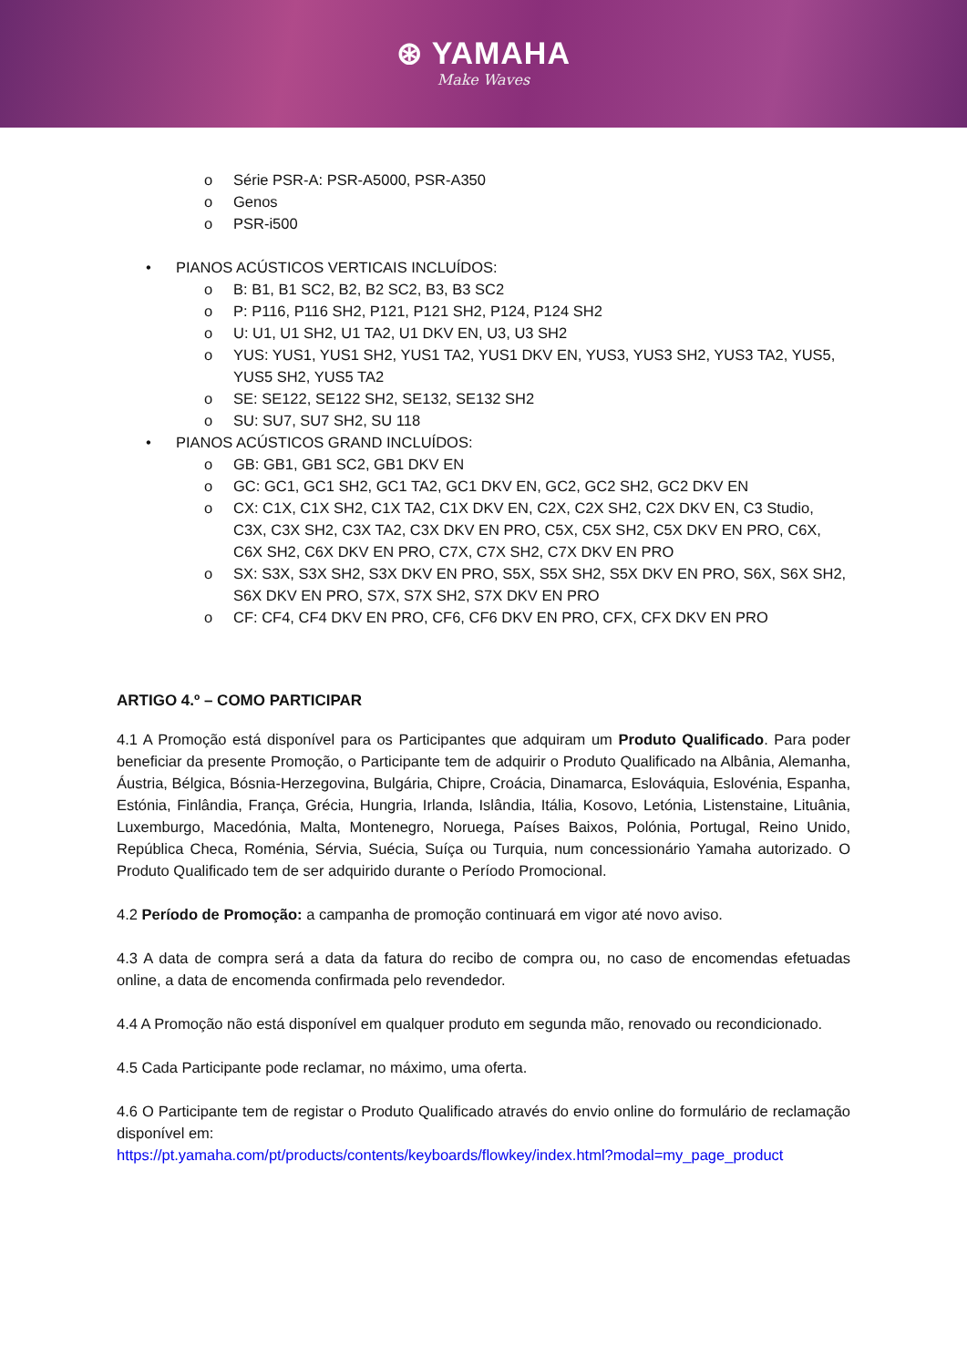⊛ YAMAHA
Make Waves
o Série PSR-A: PSR-A5000, PSR-A350
o Genos
o PSR-i500
• PIANOS ACÚSTICOS VERTICAIS INCLUÍDOS:
o B: B1, B1 SC2, B2, B2 SC2, B3, B3 SC2
o P: P116, P116 SH2, P121, P121 SH2, P124, P124 SH2
o U: U1, U1 SH2, U1 TA2, U1 DKV EN, U3, U3 SH2
o YUS: YUS1, YUS1 SH2, YUS1 TA2, YUS1 DKV EN, YUS3, YUS3 SH2, YUS3 TA2, YUS5, YUS5 SH2, YUS5 TA2
o SE: SE122, SE122 SH2, SE132, SE132 SH2
o SU: SU7, SU7 SH2, SU 118
• PIANOS ACÚSTICOS GRAND INCLUÍDOS:
o GB: GB1, GB1 SC2, GB1 DKV EN
o GC: GC1, GC1 SH2, GC1 TA2, GC1 DKV EN, GC2, GC2 SH2, GC2 DKV EN
o CX: C1X, C1X SH2, C1X TA2, C1X DKV EN, C2X, C2X SH2, C2X DKV EN, C3 Studio, C3X, C3X SH2, C3X TA2, C3X DKV EN PRO, C5X, C5X SH2, C5X DKV EN PRO, C6X, C6X SH2, C6X DKV EN PRO, C7X, C7X SH2, C7X DKV EN PRO
o SX: S3X, S3X SH2, S3X DKV EN PRO, S5X, S5X SH2, S5X DKV EN PRO, S6X, S6X SH2, S6X DKV EN PRO, S7X, S7X SH2, S7X DKV EN PRO
o CF: CF4, CF4 DKV EN PRO, CF6, CF6 DKV EN PRO, CFX, CFX DKV EN PRO
ARTIGO 4.º – COMO PARTICIPAR
4.1 A Promoção está disponível para os Participantes que adquiram um Produto Qualificado. Para poder beneficiar da presente Promoção, o Participante tem de adquirir o Produto Qualificado na Albânia, Alemanha, Áustria, Bélgica, Bósnia-Herzegovina, Bulgária, Chipre, Croácia, Dinamarca, Eslováquia, Eslovénia, Espanha, Estónia, Finlândia, França, Grécia, Hungria, Irlanda, Islândia, Itália, Kosovo, Letónia, Listenstaine, Lituânia, Luxemburgo, Macedónia, Malta, Montenegro, Noruega, Países Baixos, Polónia, Portugal, Reino Unido, República Checa, Roménia, Sérvia, Suécia, Suíça ou Turquia, num concessionário Yamaha autorizado. O Produto Qualificado tem de ser adquirido durante o Período Promocional.
4.2 Período de Promoção: a campanha de promoção continuará em vigor até novo aviso.
4.3 A data de compra será a data da fatura do recibo de compra ou, no caso de encomendas efetuadas online, a data de encomenda confirmada pelo revendedor.
4.4 A Promoção não está disponível em qualquer produto em segunda mão, renovado ou recondicionado.
4.5 Cada Participante pode reclamar, no máximo, uma oferta.
4.6 O Participante tem de registar o Produto Qualificado através do envio online do formulário de reclamação disponível em:
https://pt.yamaha.com/pt/products/contents/keyboards/flowkey/index.html?modal=my_page_product